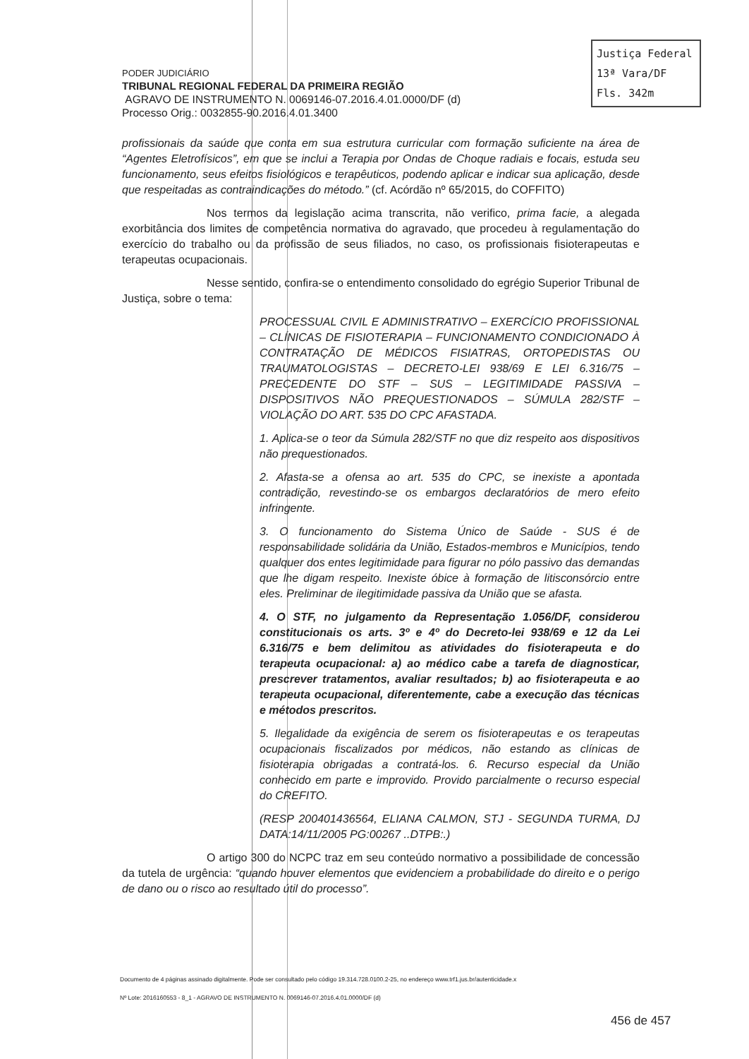Justiça Federal
13ª Vara/DF
Fls. 342m
PODER JUDICIÁRIO
TRIBUNAL REGIONAL FEDERAL DA PRIMEIRA REGIÃO
AGRAVO DE INSTRUMENTO N. 0069146-07.2016.4.01.0000/DF (d)
Processo Orig.: 0032855-90.2016.4.01.3400
profissionais da saúde que conta em sua estrutura curricular com formação suficiente na área de “Agentes Eletrofísicos”, em que se inclui a Terapia por Ondas de Choque radiais e focais, estuda seu funcionamento, seus efeitos fisiológicos e terapêuticos, podendo aplicar e indicar sua aplicação, desde que respeitadas as contraindicações do método.” (cf. Acórdão nº 65/2015, do COFFITO)
Nos termos da legislação acima transcrita, não verifico, prima facie, a alegada exorbitância dos limites de competência normativa do agravado, que procedeu à regulamentação do exercício do trabalho ou da profissão de seus filiados, no caso, os profissionais fisioterapeutas e terapeutas ocupacionais.
Nesse sentido, confira-se o entendimento consolidado do egrégio Superior Tribunal de Justiça, sobre o tema:
PROCESSUAL CIVIL E ADMINISTRATIVO – EXERCÍCIO PROFISSIONAL – CLÍNICAS DE FISIOTERAPIA – FUNCIONAMENTO CONDICIONADO À CONTRATAÇÃO DE MÉDICOS FISIATRAS, ORTOPEDISTAS OU TRAUMATOLOGISTAS – DECRETO-LEI 938/69 E LEI 6.316/75 – PRECEDENTE DO STF – SUS – LEGITIMIDADE PASSIVA – DISPOSITIVOS NÃO PREQUESTIONADOS – SÚMULA 282/STF – VIOLAÇÃO DO ART. 535 DO CPC AFASTADA.
1. Aplica-se o teor da Súmula 282/STF no que diz respeito aos dispositivos não prequestionados.
2. Afasta-se a ofensa ao art. 535 do CPC, se inexiste a apontada contradição, revestindo-se os embargos declaratórios de mero efeito infringente.
3. O funcionamento do Sistema Único de Saúde - SUS é de responsabilidade solidária da União, Estados-membros e Municípios, tendo qualquer dos entes legitimidade para figurar no pólo passivo das demandas que lhe digam respeito. Inexiste óbice à formação de litisconsórcio entre eles. Preliminar de ilegitimidade passiva da União que se afasta.
4. O STF, no julgamento da Representação 1.056/DF, considerou constitucionais os arts. 3º e 4º do Decreto-lei 938/69 e 12 da Lei 6.316/75 e bem delimitou as atividades do fisioterapeuta e do terapeuta ocupacional: a) ao médico cabe a tarefa de diagnosticar, prescrever tratamentos, avaliar resultados; b) ao fisioterapeuta e ao terapeuta ocupacional, diferentemente, cabe a execução das técnicas e métodos prescritos.
5. Ilegalidade da exigência de serem os fisioterapeutas e os terapeutas ocupacionais fiscalizados por médicos, não estando as clínicas de fisioterapia obrigadas a contratá-los. 6. Recurso especial da União conhecido em parte e improvido. Provido parcialmente o recurso especial do CREFITO.
(RESP 200401436564, ELIANA CALMON, STJ - SEGUNDA TURMA, DJ DATA:14/11/2005 PG:00267 ..DTPB:.)
O artigo 300 do NCPC traz em seu conteúdo normativo a possibilidade de concessão da tutela de urgência: “quando houver elementos que evidenciem a probabilidade do direito e o perigo de dano ou o risco ao resultado útil do processo”.
Documento de 4 páginas assinado digitalmente. Pode ser consultado pelo código 19.314.728.0100.2-25, no endereço www.trf1.jus.br/autenticidade.x
Nº Lote: 2016160553 - 8_1 - AGRAVO DE INSTRUMENTO N. 0069146-07.2016.4.01.0000/DF (d)
456 de 457